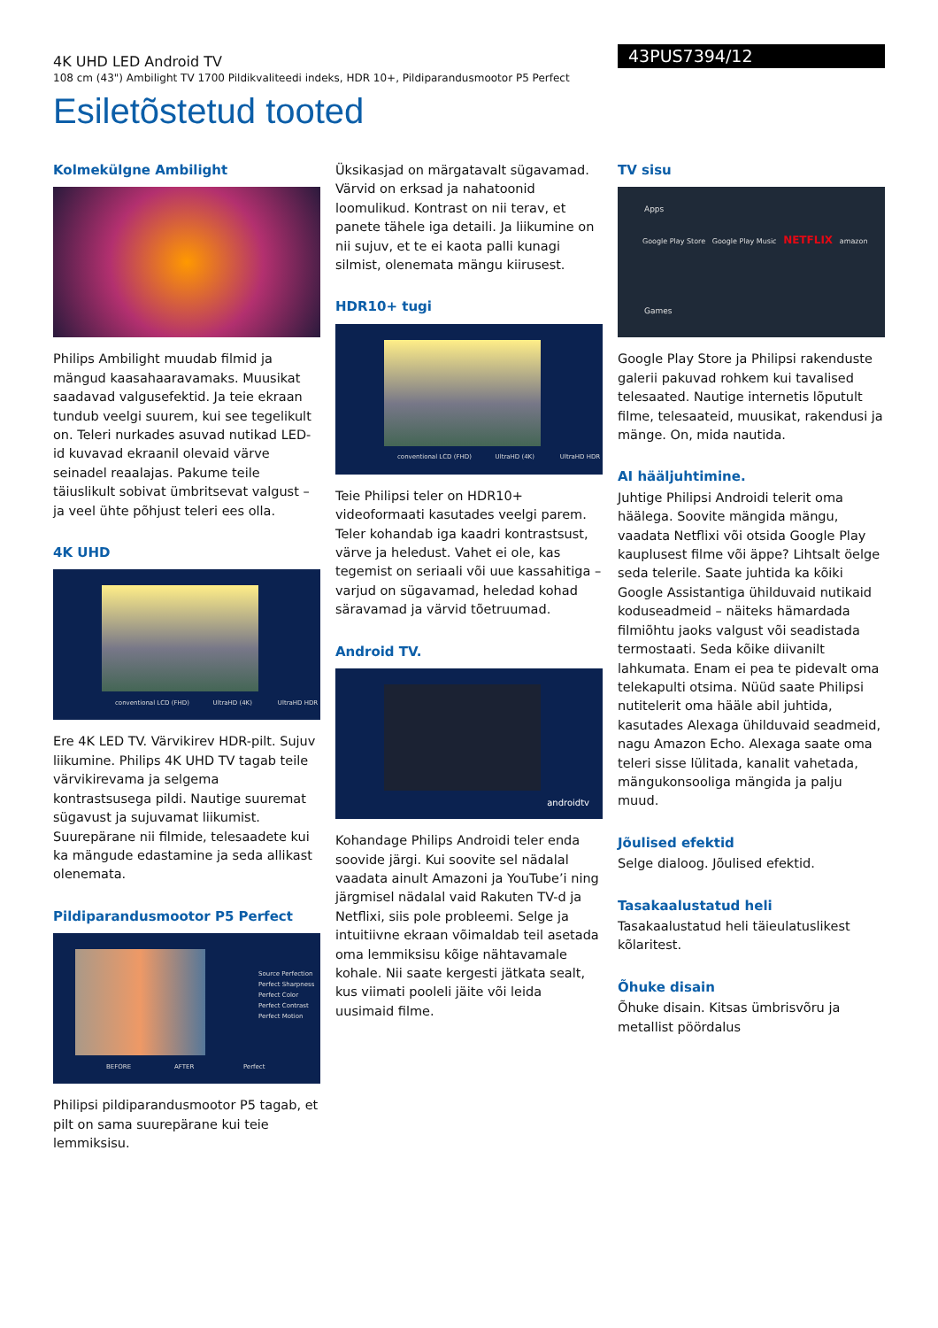4K UHD LED Android TV
108 cm (43") Ambilight TV 1700 Pildikvaliteedi indeks, HDR 10+, Pildiparandusmootor P5 Perfect
43PUS7394/12
Esiletõstetud tooted
Kolmekülgne Ambilight
Philips Ambilight muudab filmid ja mängud kaasahaaravamaks. Muusikat saadavad valgusefektid. Ja teie ekraan tundub veelgi suurem, kui see tegelikult on. Teleri nurkades asuvad nutikad LED-id kuvavad ekraanil olevaid värve seinadel reaalajas. Pakume teile täiuslikult sobivat ümbritsevat valgust – ja veel ühte põhjust teleri ees olla.
4K UHD
conventional LCD (FHD) UltraHD (4K) UltraHD HDR
Ere 4K LED TV. Värvikirev HDR-pilt. Sujuv liikumine. Philips 4K UHD TV tagab teile värvikirevama ja selgema kontrastsusega pildi. Nautige suuremat sügavust ja sujuvamat liikumist. Suurepärane nii filmide, telesaadete kui ka mängude edastamine ja seda allikast olenemata.
Pildiparandusmootor P5 Perfect
Source Perfection
Perfect Sharpness
Perfect Color
Perfect Contrast
Perfect Motion
BEFORE AFTER Perfect
Philipsi pildiparandusmootor P5 tagab, et pilt on sama suurepärane kui teie lemmiksisu.
Üksikasjad on märgatavalt sügavamad. Värvid on erksad ja nahatoonid loomulikud. Kontrast on nii terav, et panete tähele iga detaili. Ja liikumine on nii sujuv, et te ei kaota palli kunagi silmist, olenemata mängu kiirusest.
HDR10+ tugi
conventional LCD (FHD) UltraHD (4K) UltraHD HDR
Teie Philipsi teler on HDR10+ videoformaati kasutades veelgi parem. Teler kohandab iga kaadri kontrastsust, värve ja heledust. Vahet ei ole, kas tegemist on seriaali või uue kassahitiga – varjud on sügavamad, heledad kohad säravamad ja värvid tõetruumad.
Android TV.
androidtv
Kohandage Philips Androidi teler enda soovide järgi. Kui soovite sel nädalal vaadata ainult Amazoni ja YouTube’i ning järgmisel nädalal vaid Rakuten TV-d ja Netflixi, siis pole probleemi. Selge ja intuitiivne ekraan võimaldab teil asetada oma lemmiksisu kõige nähtavamale kohale. Nii saate kergesti jätkata sealt, kus viimati pooleli jäite või leida uusimaid filme.
TV sisu
Apps
Google Play Store Google Play Music NETFLIX amazon
Games
Google Play Store ja Philipsi rakenduste galerii pakuvad rohkem kui tavalised telesaated. Nautige internetis lõputult filme, telesaateid, muusikat, rakendusi ja mänge. On, mida nautida.
AI hääljuhtimine.
Juhtige Philipsi Androidi telerit oma häälega. Soovite mängida mängu, vaadata Netflixi või otsida Google Play kauplusest filme või äppe? Lihtsalt öelge seda telerile. Saate juhtida ka kõiki Google Assistantiga ühilduvaid nutikaid koduseadmeid – näiteks hämardada filmiõhtu jaoks valgust või seadistada termostaati. Seda kõike diivanilt lahkumata. Enam ei pea te pidevalt oma telekapulti otsima. Nüüd saate Philipsi nutitelerit oma hääle abil juhtida, kasutades Alexaga ühilduvaid seadmeid, nagu Amazon Echo. Alexaga saate oma teleri sisse lülitada, kanalit vahetada, mängukonsooliga mängida ja palju muud.
Jõulised efektid
Selge dialoog. Jõulised efektid.
Tasakaalustatud heli
Tasakaalustatud heli täieulatuslikest kõlaritest.
Õhuke disain
Õhuke disain. Kitsas ümbrisvõru ja metallist pöördalus